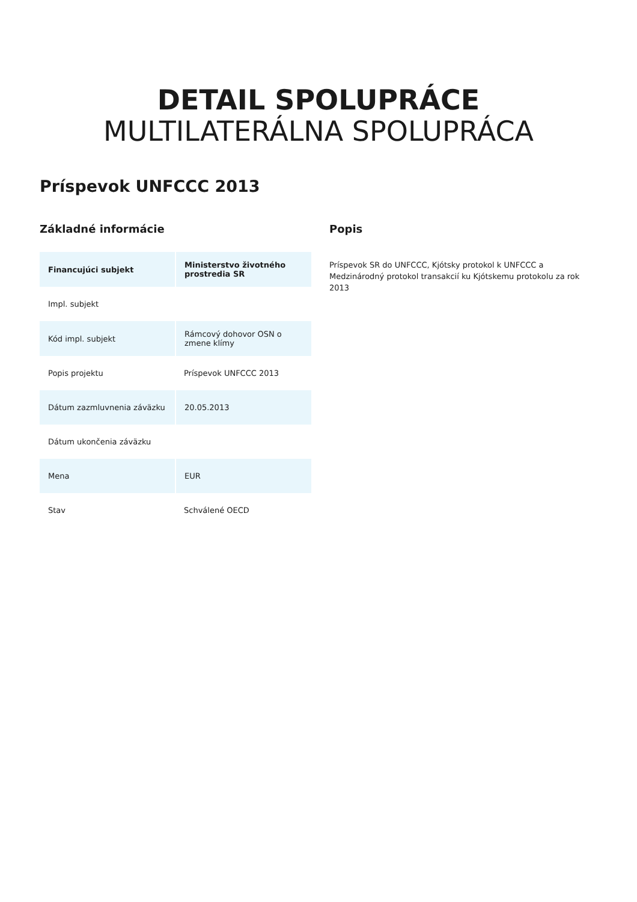DETAIL SPOLUPRÁCE
MULTILATERÁLNA SPOLUPRÁCA
Príspevok UNFCCC 2013
Základné informácie
| Financujúci subjekt | Ministerstvo životného prostredia SR |
| Impl. subjekt | |
| Kód impl. subjekt | Rámcový dohovor OSN o zmene klímy |
| Popis projektu | Príspevok UNFCCC 2013 |
| Dátum zazmluvnenia záväzku | 20.05.2013 |
| Dátum ukončenia záväzku | |
| Mena | EUR |
| Stav | Schválené OECD |
Popis
Príspevok SR do UNFCCC, Kjótsky protokol k UNFCCC a Medzinárodný protokol transakcií ku Kjótskemu protokolu za rok 2013